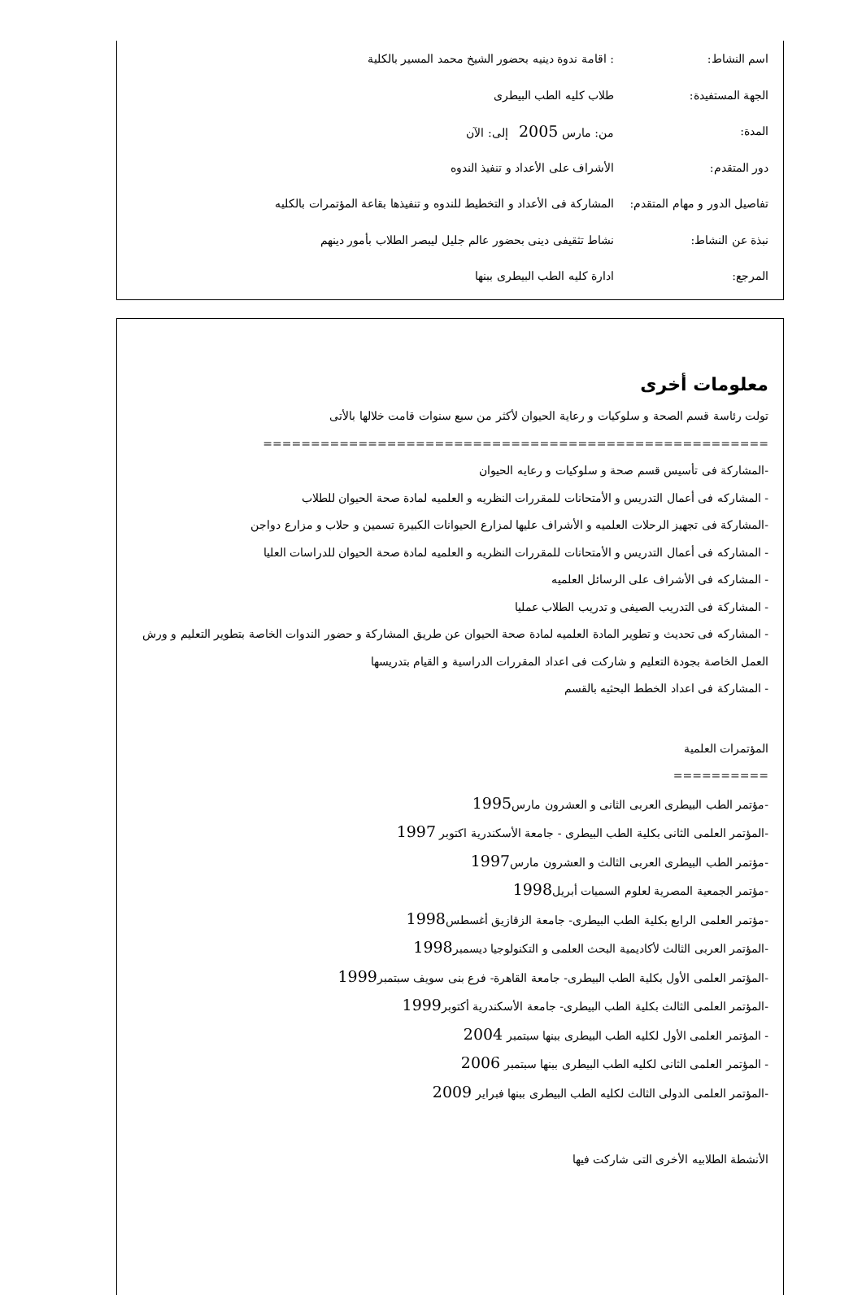اسم النشاط:
: اقامة ندوة دينيه بحضور الشيخ محمد المسير بالكلية
الجهة المستفيدة: طلاب كليه الطب البيطرى
المدة: من: مارس 2005 إلى: الآن
دور المتقدم:
الأشراف على الأعداد و تنفيذ الندوه
تفاصيل الدور و مهام المتقدم:
المشاركة فى الأعداد و التخطيط للندوه و تنفيذها بقاعة المؤتمرات بالكليه
نبذة عن النشاط:
نشاط تثقيفى دينى بحضور عالم جليل ليبصر الطلاب بأمور دينهم
المرجع: ادارة كليه الطب البيطرى ببنها
معلومات أخرى
تولت رئاسة قسم الصحة و سلوكيات و رعاية الحيوان لأكثر من سبع سنوات قامت خلالها بالأتى
=====================================================
-المشاركة فى تأسيس قسم صحة و سلوكيات و رعايه الحيوان
- المشاركه فى أعمال التدريس و الأمتحانات للمقررات النظريه و العلميه لمادة صحة الحيوان للطلاب
-المشاركة فى تجهيز الرحلات العلميه و الأشراف عليها لمزارع الحيوانات الكبيرة تسمين و حلاب و مزارع دواجن
- المشاركه فى أعمال التدريس و الأمتحانات للمقررات النظريه و العلميه لمادة صحة الحيوان للدراسات العليا
- المشاركه فى الأشراف على الرسائل العلميه
- المشاركة فى التدريب الصيفى و تدريب الطلاب عمليا
- المشاركه فى تحديث و تطوير المادة العلميه لمادة صحة الحيوان عن طريق المشاركة و حضور الندوات الخاصة بتطوير التعليم و ورش العمل الخاصة بجودة التعليم و شاركت فى اعداد المقررات الدراسية و القيام بتدريسها
- المشاركة فى اعداد الخطط البحثيه بالقسم
المؤتمرات العلمية
==========
-مؤتمر الطب البيطرى العربى الثانى و العشرون مارس1995
-المؤتمر العلمى الثانى بكلية الطب البيطرى - جامعة الأسكندرية اكتوبر 1997
-مؤتمر الطب البيطرى العربى الثالث و العشرون مارس1997
-مؤتمر الجمعية المصرية لعلوم السميات أبريل1998
-مؤتمر العلمى الرابع بكلية الطب البيطرى- جامعة الزقازيق أغسطس1998
-المؤتمر العربى الثالث لأكاديمية البحث العلمى و التكنولوجيا ديسمبر1998
-المؤتمر العلمى الأول بكلية الطب البيطرى- جامعة القاهرة- فرع بنى سويف سبتمبر1999
-المؤتمر العلمى الثالث بكلية الطب البيطرى- جامعة الأسكندرية أكتوبر1999
- المؤتمر العلمى الأول لكليه الطب البيطرى ببنها سبتمبر 2004
- المؤتمر العلمى الثانى لكليه الطب البيطرى ببنها سبتمبر 2006
-المؤتمر العلمى الدولى الثالث لكليه الطب البيطرى ببنها فبراير 2009
الأنشطة الطلابيه الأخرى التى شاركت فيها